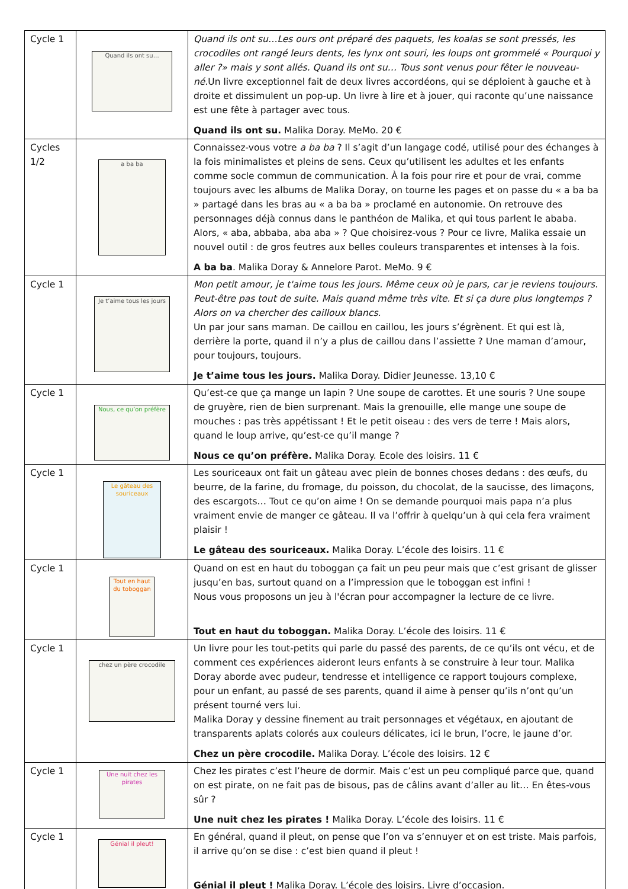| Cycle 1 | Quand ils ont su… | Quand ils ont su…Les ours ont préparé des paquets, les koalas se sont pressés, les crocodiles ont rangé leurs dents, les lynx ont souri, les loups ont grommelé « Pourquoi y aller ?» mais y sont allés. Quand ils ont su… Tous sont venus pour fêter le nouveau-né. Un livre exceptionnel fait de deux livres accordéons, qui se déploient à gauche et à droite et dissimulent un pop-up. Un livre à lire et à jouer, qui raconte qu’une naissance est une fête à partager avec tous. Quand ils ont su. Malika Doray. MeMo. 20 € |
| Cycles 1/2 | a ba ba | Connaissez-vous votre a ba ba ? Il s’agit d’un langage codé, utilisé pour des échanges à la fois minimalistes et pleins de sens. Ceux qu’utilisent les adultes et les enfants comme socle commun de communication. À la fois pour rire et pour de vrai, comme toujours avec les albums de Malika Doray, on tourne les pages et on passe du « a ba ba » partagé dans les bras au « a ba ba » proclamé en autonomie. On retrouve des personnages déjà connus dans le panthéon de Malika, et qui tous parlent le ababa. Alors, « aba, abbaba, aba aba » ? Que choisirez-vous ? Pour ce livre, Malika essaie un nouvel outil : de gros feutres aux belles couleurs transparentes et intenses à la fois. A ba ba . Malika Doray & Annelore Parot. MeMo. 9 € |
| Cycle 1 | Je t’aime tous les jours | Mon petit amour, je t'aime tous les jours. Même ceux où je pars, car je reviens toujours. Peut-être pas tout de suite. Mais quand même très vite. Et si ça dure plus longtemps ? Alors on va chercher des cailloux blancs. Un par jour sans maman. De caillou en caillou, les jours s’égrènent. Et qui est là, derrière la porte, quand il n’y a plus de caillou dans l’assiette ? Une maman d’amour, pour toujours, toujours. Je t’aime tous les jours. Malika Doray. Didier Jeunesse. 13,10 € |
| Cycle 1 | Nous, ce qu’on préfère | Qu’est-ce que ça mange un lapin ? Une soupe de carottes. Et une souris ? Une soupe de gruyère, rien de bien surprenant. Mais la grenouille, elle mange une soupe de mouches : pas très appétissant ! Et le petit oiseau : des vers de terre ! Mais alors, quand le loup arrive, qu’est-ce qu’il mange ? Nous ce qu’on préfère. Malika Doray. Ecole des loisirs. 11 € |
| Cycle 1 | Le gâteau des souriceaux | Les souriceaux ont fait un gâteau avec plein de bonnes choses dedans : des œufs, du beurre, de la farine, du fromage, du poisson, du chocolat, de la saucisse, des limaçons, des escargots… Tout ce qu’on aime ! On se demande pourquoi mais papa n’a plus vraiment envie de manger ce gâteau. Il va l’offrir à quelqu’un à qui cela fera vraiment plaisir ! Le gâteau des souriceaux. Malika Doray. L’école des loisirs. 11 € |
| Cycle 1 | Tout en haut du toboggan | Quand on est en haut du toboggan ça fait un peu peur mais que c’est grisant de glisser jusqu’en bas, surtout quand on a l’impression que le toboggan est infini ! Nous vous proposons un jeu à l'écran pour accompagner la lecture de ce livre. Tout en haut du toboggan. Malika Doray. L’école des loisirs. 11 € |
| Cycle 1 | chez un père crocodile | Un livre pour les tout-petits qui parle du passé des parents, de ce qu’ils ont vécu, et de comment ces expériences aideront leurs enfants à se construire à leur tour. Malika Doray aborde avec pudeur, tendresse et intelligence ce rapport toujours complexe, pour un enfant, au passé de ses parents, quand il aime à penser qu’ils n’ont qu’un présent tourné vers lui. Malika Doray y dessine finement au trait personnages et végétaux, en ajoutant de transparents aplats colorés aux couleurs délicates, ici le brun, l’ocre, le jaune d’or. Chez un père crocodile. Malika Doray. L’école des loisirs. 12 € |
| Cycle 1 | Une nuit chez les pirates | Chez les pirates c’est l’heure de dormir. Mais c’est un peu compliqué parce que, quand on est pirate, on ne fait pas de bisous, pas de câlins avant d’aller au lit… En êtes-vous sûr ? Une nuit chez les pirates ! Malika Doray. L’école des loisirs. 11 € |
| Cycle 1 | Génial il pleut! | En général, quand il pleut, on pense que l’on va s’ennuyer et on est triste. Mais parfois, il arrive qu’on se dise : c’est bien quand il pleut ! Génial il pleut ! Malika Doray. L’école des loisirs. Livre d’occasion. |